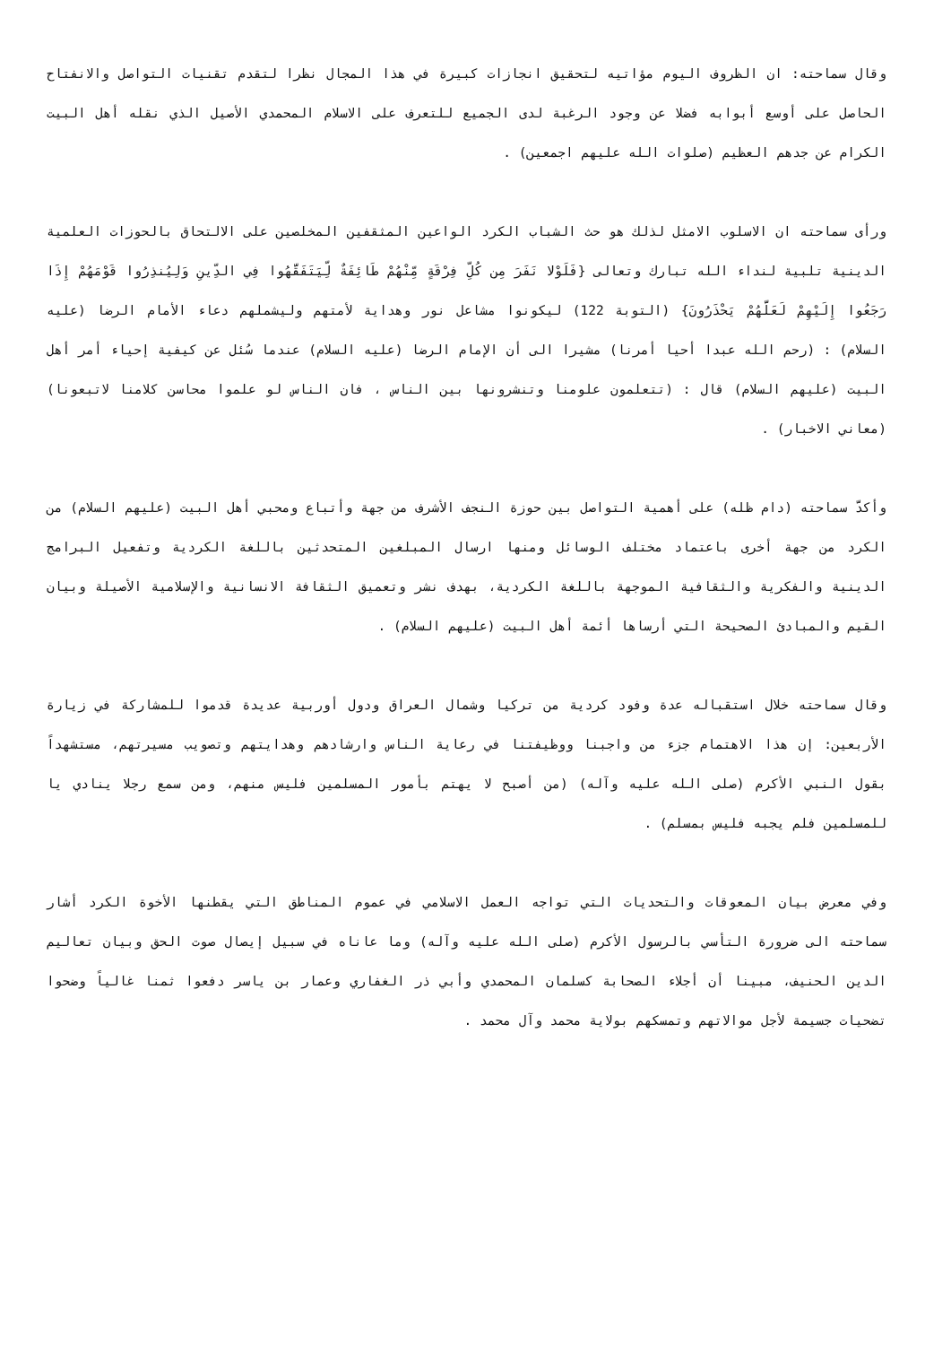وقال سماحته: ان الظروف اليوم مؤاتيه لتحقيق انجازات كبيرة في هذا المجال نظرا لتقدم تقنيات التواصل والانفتاح الحاصل على أوسع أبوابه فضلا عن وجود الرغبة لدى الجميع للتعرف على الاسلام المحمدي الأصيل الذي نقله أهل البيت الكرام عن جدهم العظيم (صلوات الله عليهم اجمعين) .
ورأى سماحته ان الاسلوب الامثل لذلك هو حث الشباب الكرد الواعين المثقفين المخلصين على الالتحاق بالحوزات العلمية الدينية تلبية لنداء الله تبارك وتعالى {فَلَوْلا نَفَرَ مِن كُلِّ فِرْقَةٍ مِّنْهُمْ طَائِفَةٌ لِّيَتَفَقَّهُوا فِي الدِّينِ وَلِيُنذِرُوا قَوْمَهُمْ إِذَا رَجَعُوا إِلَيْهِمْ لَعَلَّهُمْ يَحْذَرُونَ} (التوبة 122) ليكونوا مشاعل نور وهداية لأمتهم وليشملهم دعاء الأمام الرضا (عليه السلام) : (رحم الله عبدا أحيا أمرنا) مشيرا الى أن الإمام الرضا (عليه السلام) عندما سُئل عن كيفية إحياء أمر أهل البيت (عليهم السلام) قال : (تتعلمون علومنا وتنشرونها بين الناس ، فان الناس لو علموا محاسن كلامنا لاتبعونا) (معاني الاخبار) .
وأكدَّ سماحته (دام ظله) على أهمية التواصل بين حوزة النجف الأشرف من جهة وأتباع ومحبي أهل البيت (عليهم السلام) من الكرد من جهة أخرى باعتماد مختلف الوسائل ومنها ارسال المبلغين المتحدثين باللغة الكردية وتفعيل البرامج الدينية والفكرية والثقافية الموجهة باللغة الكردية، بهدف نشر وتعميق الثقافة الانسانية والإسلامية الأصيلة وبيان القيم والمبادئ الصحيحة التي أرساها أئمة أهل البيت (عليهم السلام) .
وقال سماحته خلال استقباله عدة وفود كردية من تركيا وشمال العراق ودول أوربية عديدة قدموا للمشاركة في زيارة الأربعين: إن هذا الاهتمام جزء من واجبنا ووظيفتنا في رعاية الناس وارشادهم وهدايتهم وتصويب مسيرتهم، مستشهداً بقول النبي الأكرم (صلى الله عليه وآله) (من أصبح لا يهتم بأمور المسلمين فليس منهم، ومن سمع رجلا ينادي يا للمسلمين فلم يجبه فليس بمسلم) .
وفي معرض بيان المعوقات والتحديات التي تواجه العمل الاسلامي في عموم المناطق التي يقطنها الأخوة الكرد أشار سماحته الى ضرورة التأسي بالرسول الأكرم (صلى الله عليه وآله) وما عاناه في سبيل إيصال صوت الحق وبيان تعاليم الدين الحنيف، مبينا أن أجلاء الصحابة كسلمان المحمدي وأبي ذر الغفاري وعمار بن ياسر دفعوا ثمنا غالياً وضحوا تضحيات جسيمة لأجل موالاتهم وتمسكهم بولاية محمد وآل محمد .